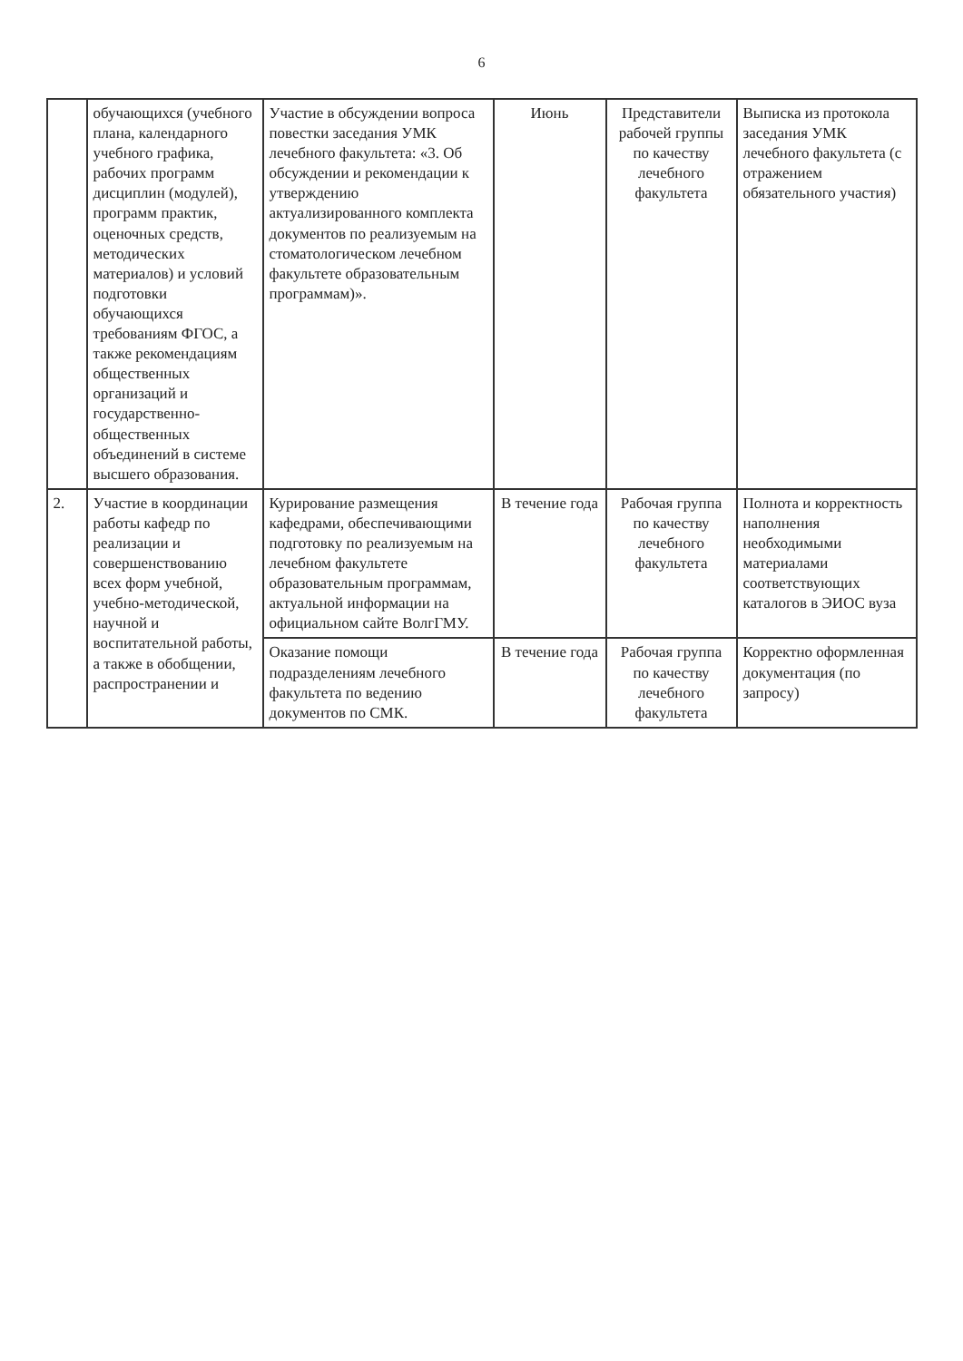6
| | обучающихся (учебного плана, календарного учебного графика, рабочих программ дисциплин (модулей), программ практик, оценочных средств, методических материалов) и условий подготовки обучающихся требованиям ФГОС, а также рекомендациям общественных организаций и государственно-общественных объединений в системе высшего образования. | Участие в обсуждении вопроса повестки заседания УМК лечебного факультета: «3. Об обсуждении и рекомендации к утверждению актуализированного комплекта документов по реализуемым на стоматологическом лечебном факультете образовательным программам)». | Июнь | Представители рабочей группы по качеству лечебного факультета | Выписка из протокола заседания УМК лечебного факультета (с отражением обязательного участия) |
| 2. | Участие в координации работы кафедр по реализации и совершенствованию всех форм учебной, учебно-методической, научной и воспитательной работы, а также в обобщении, распространении и | Курирование размещения кафедрами, обеспечивающими подготовку по реализуемым на лечебном факультете образовательным программам, актуальной информации на официальном сайте ВолгГМУ. | В течение года | Рабочая группа по качеству лечебного факультета | Полнота и корректность наполнения необходимыми материалами соответствующих каталогов в ЭИОС вуза |
| | | Оказание помощи подразделениям лечебного факультета по ведению документов по СМК. | В течение года | Рабочая группа по качеству лечебного факультета | Корректно оформленная документация (по запросу) |